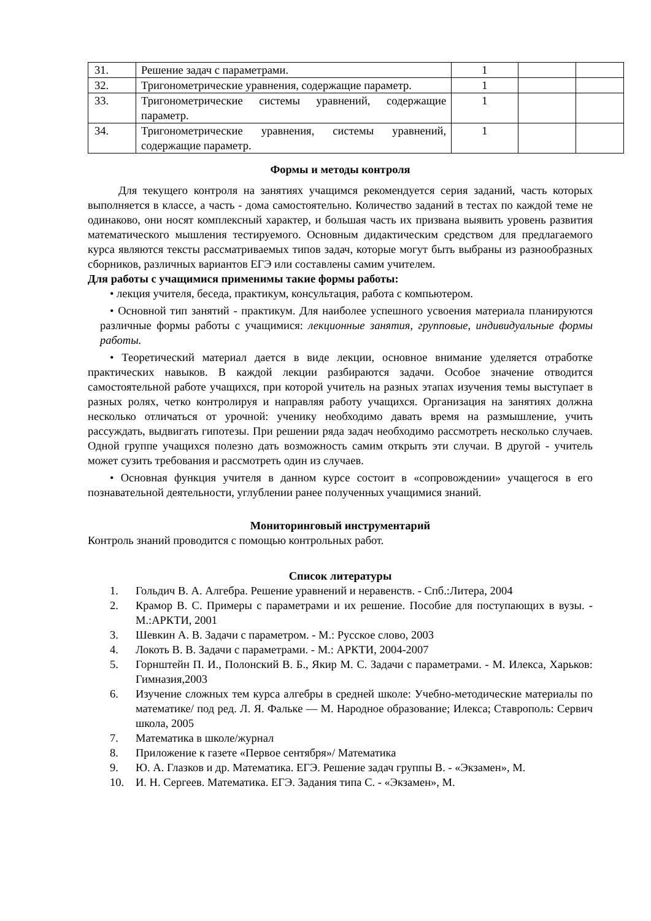| 31. | Решение задач с параметрами. | 1 | | |
| 32. | Тригонометрические уравнения, содержащие параметр. | 1 | | |
| 33. | Тригонометрические системы уравнений, содержащие параметр. | 1 | | |
| 34. | Тригонометрические уравнения, системы уравнений, содержащие параметр. | 1 | | |
Формы и методы контроля
Для текущего контроля на занятиях учащимся рекомендуется серия заданий, часть которых выполняется в классе, а часть - дома самостоятельно. Количество заданий в тестах по каждой теме не одинаково, они носят комплексный характер, и большая часть их призвана выявить уровень развития математического мышления тестируемого. Основным дидактическим средством для предлагаемого курса являются тексты рассматриваемых типов задач, которые могут быть выбраны из разнообразных сборников, различных вариантов ЕГЭ или составлены самим учителем.
Для работы с учащимися применимы такие формы работы:
• лекция учителя, беседа, практикум, консультация, работа с компьютером.
• Основной тип занятий - практикум. Для наиболее успешного усвоения материала планируются различные формы работы с учащимися: лекционные занятия, групповые, индивидуальные формы работы.
• Теоретический материал дается в виде лекции, основное внимание уделяется отработке практических навыков. В каждой лекции разбираются задачи. Особое значение отводится самостоятельной работе учащихся, при которой учитель на разных этапах изучения темы выступает в разных ролях, четко контролируя и направляя работу учащихся. Организация на занятиях должна несколько отличаться от урочной: ученику необходимо давать время на размышление, учить рассуждать, выдвигать гипотезы. При решении ряда задач необходимо рассмотреть несколько случаев. Одной группе учащихся полезно дать возможность самим открыть эти случаи. В другой - учитель может сузить требования и рассмотреть один из случаев.
• Основная функция учителя в данном курсе состоит в «сопровождении» учащегося в его познавательной деятельности, углублении ранее полученных учащимися знаний.
Мониторинговый инструментарий
Контроль знаний проводится с помощью контрольных работ.
Список литературы
1. Гольдич В. А. Алгебра. Решение уравнений и неравенств. - Спб.:Литера, 2004
2. Крамор В. С. Примеры с параметрами и их решение. Пособие для поступающих в вузы. - М.:АРКТИ, 2001
3. Шевкин А. В. Задачи с параметром. - М.: Русское слово, 2003
4. Локоть В. В. Задачи с параметрами. - М.: АРКТИ, 2004-2007
5. Горнштейн П. И., Полонский В. Б., Якир М. С. Задачи с параметрами. - М. Илекса, Харьков: Гимназия,2003
6. Изучение сложных тем курса алгебры в средней школе: Учебно-методические материалы по математике/ под ред. Л. Я. Фальке — М. Народное образование; Илекса; Ставрополь: Сервич школа, 2005
7. Математика в школе/журнал
8. Приложение к газете «Первое сентября»/ Математика
9. Ю. А. Глазков и др. Математика. ЕГЭ. Решение задач группы В. - «Экзамен», М.
10. И. Н. Сергеев. Математика. ЕГЭ. Задания типа С. - «Экзамен», М.